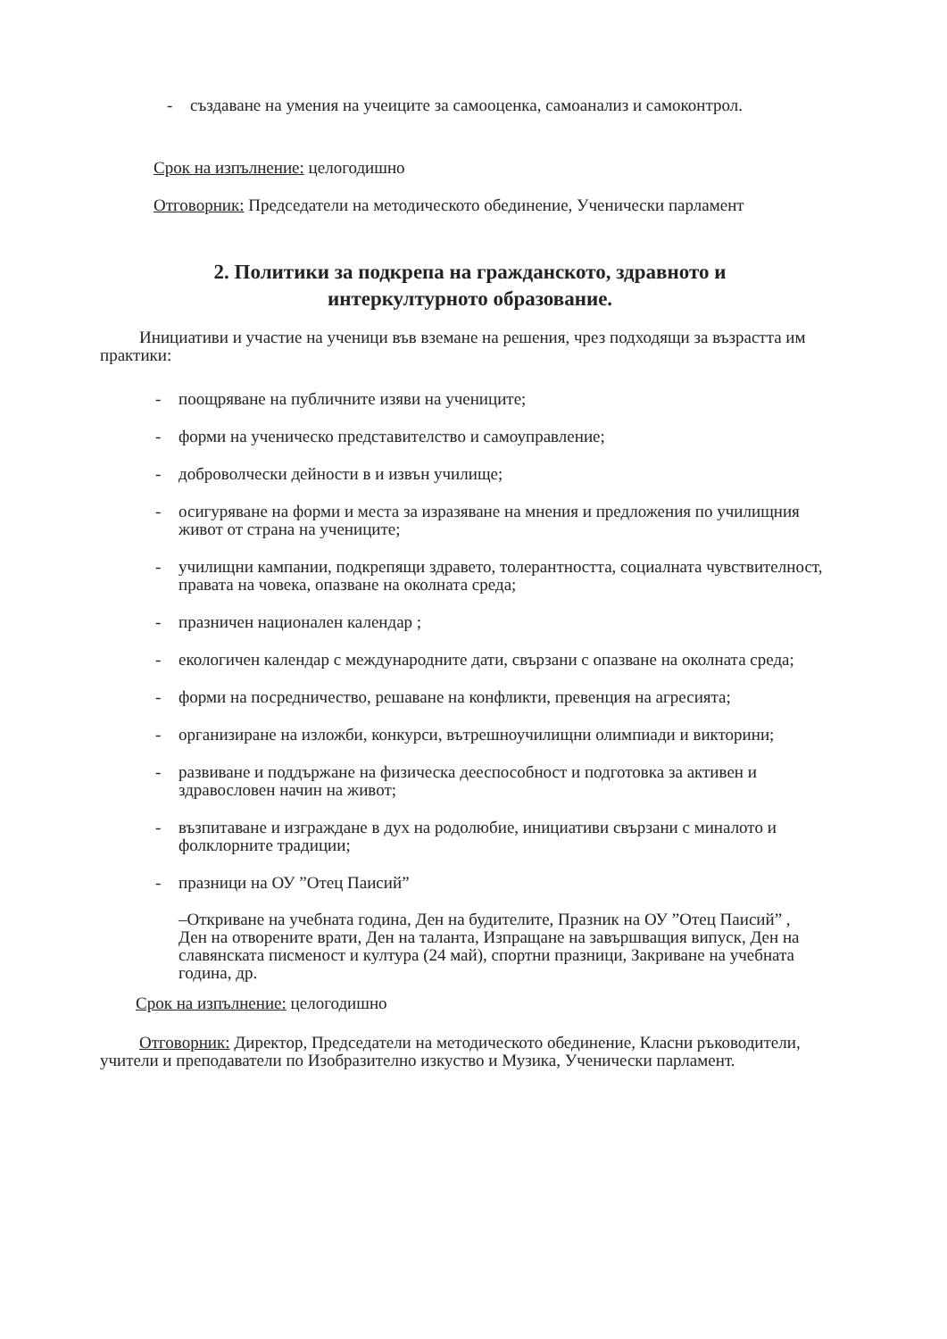- създаване на умения на учеиците за самооценка, самоанализ и самоконтрол.
Срок на изпълнение: целогодишно
Отговорник: Председатели на методическото обединение, Ученически парламент
2. Политики за подкрепа на гражданското, здравното и
интеркултурното образование.
Инициативи и участие на ученици във вземане на решения, чрез подходящи за възрастта им практики:
- поощряване на публичните изяви на учениците;
- форми на ученическо представителство и самоуправление;
- доброволчески дейности в и извън училище;
- осигуряване на форми и места за изразяване на мнения и предложения по училищния живот от страна на учениците;
- училищни кампании, подкрепящи здравето, толерантността, социалната чувствителност, правата на човека, опазване на околната среда;
- празничен национален календар ;
- екологичен календар с международните дати, свързани с опазване на околната среда;
- форми на посредничество, решаване на конфликти, превенция на агресията;
- организиране на изложби, конкурси, вътрешноучилищни олимпиади и викторини;
- развиване и поддържане на физическа дееспособност и подготовка за активен и здравословен начин на живот;
- възпитаване и изграждане в дух на родолюбие, инициативи свързани с миналото и фолклорните традиции;
- празници на ОУ ”Отец Паисий”
–Откриване на учебната година, Ден на будителите, Празник на ОУ ”Отец Паисий” , Ден на отворените врати, Ден на таланта, Изпращане на завършващия випуск, Ден на славянската писменост и култура (24 май), спортни празници, Закриване на учебната година, др.
Срок на изпълнение: целогодишно
Отговорник: Директор, Председатели на методическото обединение, Класни ръководители, учители и преподаватели по Изобразително изкуство и Музика, Ученически парламент.